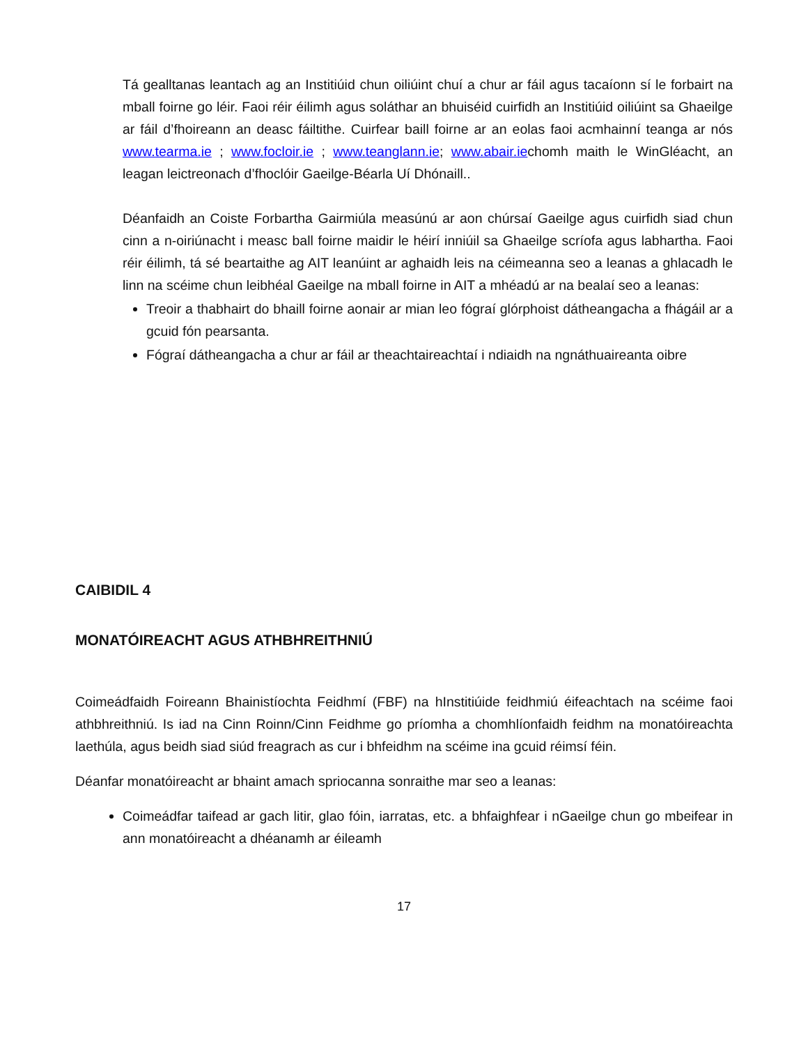Tá gealltanas leantach ag an Institiúid chun oiliúint chuí a chur ar fáil agus tacaíonn sí le forbairt na mball foirne go léir. Faoi réir éilimh agus soláthar an bhuiséid cuirfidh an Institiúid oiliúint sa Ghaeilge ar fáil d’fhoireann an deasc fáiltithe. Cuirfear baill foirne ar an eolas faoi acmhainní teanga ar nós www.tearma.ie ; www.focloir.ie ; www.teanglann.ie; www.abair.iechomh maith le WinGléacht, an leagan leictreonach d’fhoclóir Gaeilge-Béarla Uí Dhónaill..
Déanfaidh an Coiste Forbartha Gairmiúla measúnú ar aon chúrsaí Gaeilge agus cuirfidh siad chun cinn a n-oiriúnacht i measc ball foirne maidir le héirí inniúil sa Ghaeilge scríofa agus labhartha. Faoi réir éilimh, tá sé beartaithe ag AIT leanúint ar aghaidh leis na céimeanna seo a leanas a ghlacadh le linn na scéime chun leibhéal Gaeilge na mball foirne in AIT a mhéadú ar na bealaí seo a leanas:
Treoir a thabhairt do bhaill foirne aonair ar mian leo fógraí glórphoist dátheangacha a fhágáil ar a gcuid fón pearsanta.
Fógraí dátheangacha a chur ar fáil ar theachtaireachtaí i ndiaidh na ngnáthuaireanta oibre
CAIBIDIL 4
MONATÓIREACHT AGUS ATHBHREITHNIÚ
Coimeádfaidh Foireann Bhainistíochta Feidhmí (FBF) na hInstitiúide feidhmiú éifeachtach na scéime faoi athbhreithniú. Is iad na Cinn Roinn/Cinn Feidhme go príomha a chomhlíonfaidh feidhm na monatóireachta laethúla, agus beidh siad siúd freagrach as cur i bhfeidhm na scéime ina gcuid réimsí féin.
Déanfar monatóireacht ar bhaint amach spriocanna sonraithe mar seo a leanas:
Coimeádfar taifead ar gach litir, glao fóin, iarratas, etc. a bhfaighfear i nGaeilge chun go mbeifear in ann monatóireacht a dhéanamh ar éileamh
17